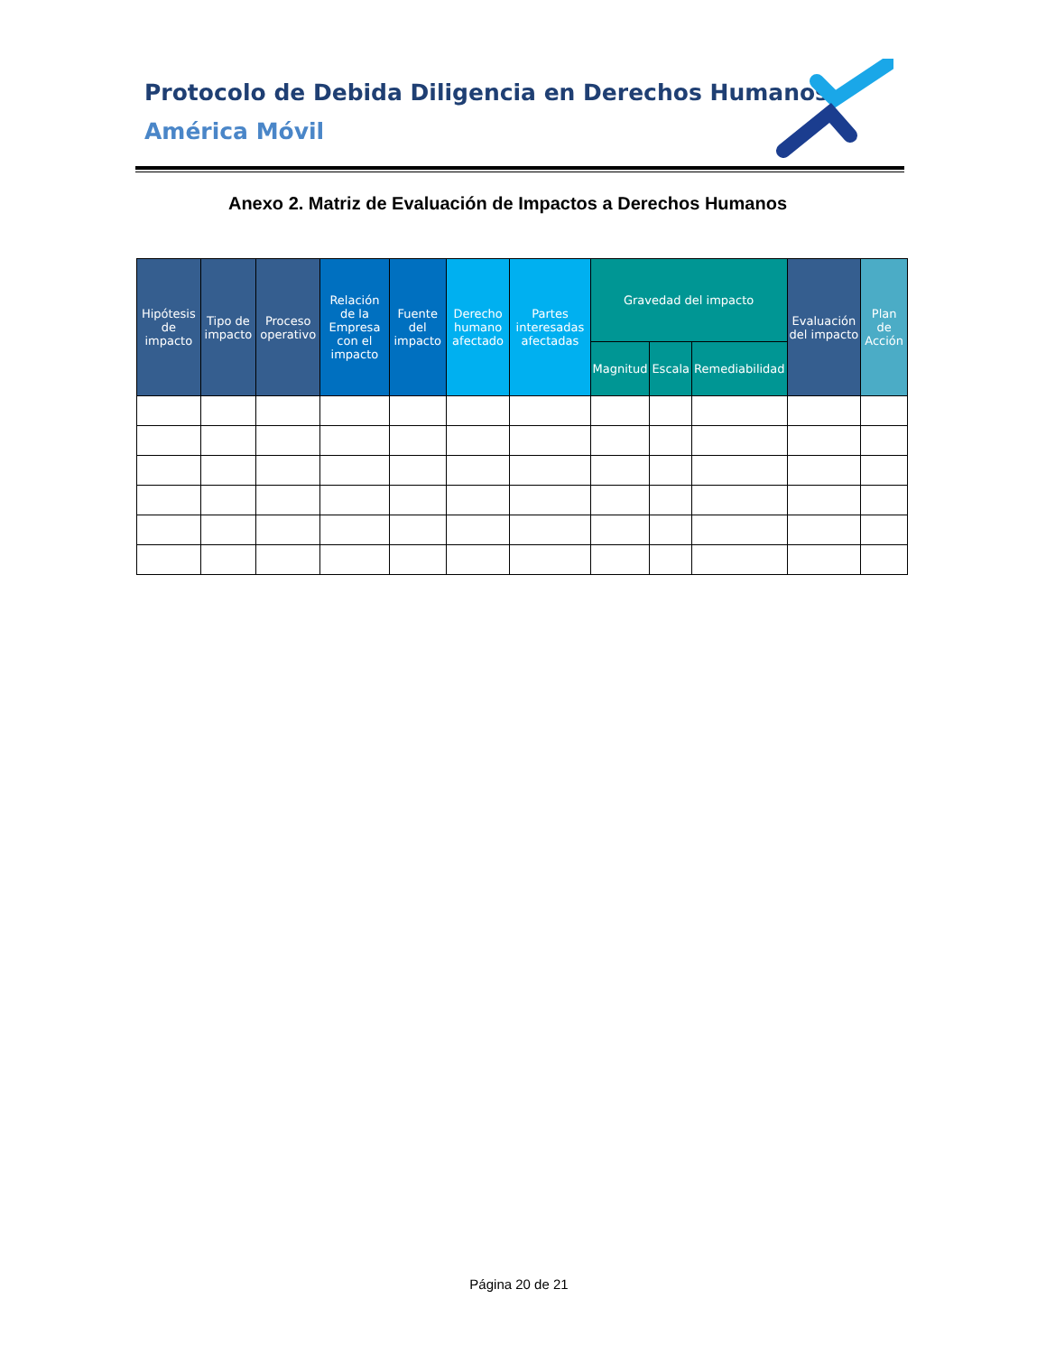Protocolo de Debida Diligencia en Derechos Humanos
América Móvil
Anexo 2. Matriz de Evaluación de Impactos a Derechos Humanos
| Hipótesis de impacto | Tipo de impacto | Proceso operativo | Relación de la Empresa con el impacto | Fuente del impacto | Derecho humano afectado | Partes interesadas afectadas | Gravedad del impacto | | | Evaluación del impacto | Plan de Acción |
| --- | --- | --- | --- | --- | --- | --- | --- | --- | --- | --- | --- |
| | | | | | | | Magnitud | Escala | Remediabilidad | | |
Página 20 de 21